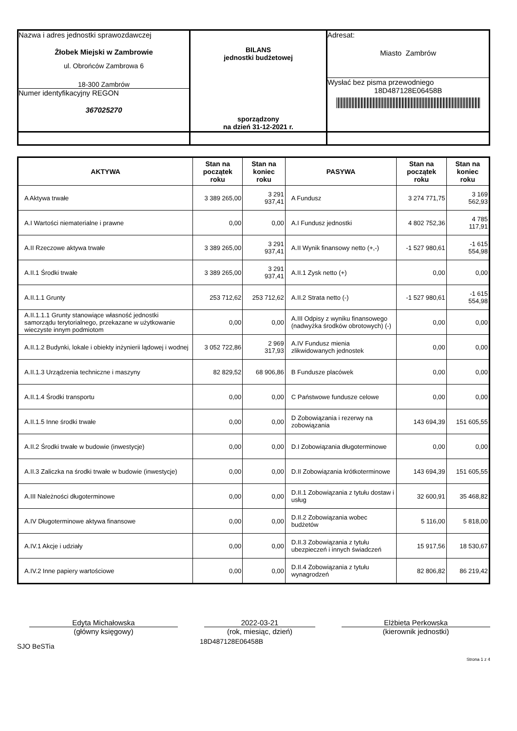| Nazwa i adres jednostki sprawozdawczej Żłobek Miejski w Zambrowie ul. Obrońców Zambrowa 6 18-300 Zambrów Numer identyfikacyjny REGON 367025270 | BILANS jednostki budżetowej sporządzony na dzień 31-12-2021 r. | Adresat: Miasto Zambrów Wysłać bez pisma przewodniego 18D487128E06458B |
| AKTYWA | Stan na początek roku | Stan na koniec roku | PASYWA | Stan na początek roku | Stan na koniec roku |
| --- | --- | --- | --- | --- | --- |
| A Aktywa trwałe | 3 389 265,00 | 3 291 937,41 | A Fundusz | 3 274 771,75 | 3 169 562,93 |
| A.I Wartości niematerialne i prawne | 0,00 | 0,00 | A.I Fundusz jednostki | 4 802 752,36 | 4 785 117,91 |
| A.II Rzeczowe aktywa trwałe | 3 389 265,00 | 3 291 937,41 | A.II Wynik finansowy netto (+,-) | -1 527 980,61 | -1 615 554,98 |
| A.II.1 Środki trwałe | 3 389 265,00 | 3 291 937,41 | A.II.1 Zysk netto (+) | 0,00 | 0,00 |
| A.II.1.1 Grunty | 253 712,62 | 253 712,62 | A.II.2 Strata netto (-) | -1 527 980,61 | -1 615 554,98 |
| A.II.1.1.1 Grunty stanowiące własność jednostki samorządu terytorialnego, przekazane w użytkowanie wieczyste innym podmiotom | 0,00 | 0,00 | A.III Odpisy z wyniku finansowego (nadwyżka środków obrotowych) (-) | 0,00 | 0,00 |
| A.II.1.2 Budynki, lokale i obiekty inżynierii lądowej i wodnej | 3 052 722,86 | 2 969 317,93 | A.IV Fundusz mienia zlikwidowanych jednostek | 0,00 | 0,00 |
| A.II.1.3 Urządzenia techniczne i maszyny | 82 829,52 | 68 906,86 | B Fundusze placówek | 0,00 | 0,00 |
| A.II.1.4 Środki transportu | 0,00 | 0,00 | C Państwowe fundusze celowe | 0,00 | 0,00 |
| A.II.1.5 Inne środki trwałe | 0,00 | 0,00 | D Zobowiązania i rezerwy na zobowiązania | 143 694,39 | 151 605,55 |
| A.II.2 Środki trwałe w budowie (inwestycje) | 0,00 | 0,00 | D.I Zobowiązania długoterminowe | 0,00 | 0,00 |
| A.II.3 Zaliczka na środki trwałe w budowie (inwestycje) | 0,00 | 0,00 | D.II Zobowiązania krótkoterminowe | 143 694,39 | 151 605,55 |
| A.III Należności długoterminowe | 0,00 | 0,00 | D.II.1 Zobowiązania z tytułu dostaw i usług | 32 600,91 | 35 468,82 |
| A.IV Długoterminowe aktywa finansowe | 0,00 | 0,00 | D.II.2 Zobowiązania wobec budżetów | 5 116,00 | 5 818,00 |
| A.IV.1 Akcje i udziały | 0,00 | 0,00 | D.II.3 Zobowiązania z tytułu ubezpieczeń i innych świadczeń | 15 917,56 | 18 530,67 |
| A.IV.2 Inne papiery wartościowe | 0,00 | 0,00 | D.II.4 Zobowiązania z tytułu wynagrodzeń | 82 806,82 | 86 219,42 |
Edyta Michałowska
(główny księgowy)
2022-03-21
(rok, miesiąc, dzień)
Elżbieta Perkowska
(kierownik jednostki)
SJO BeSTia 18D487128E06458B
Strona 1 z 4